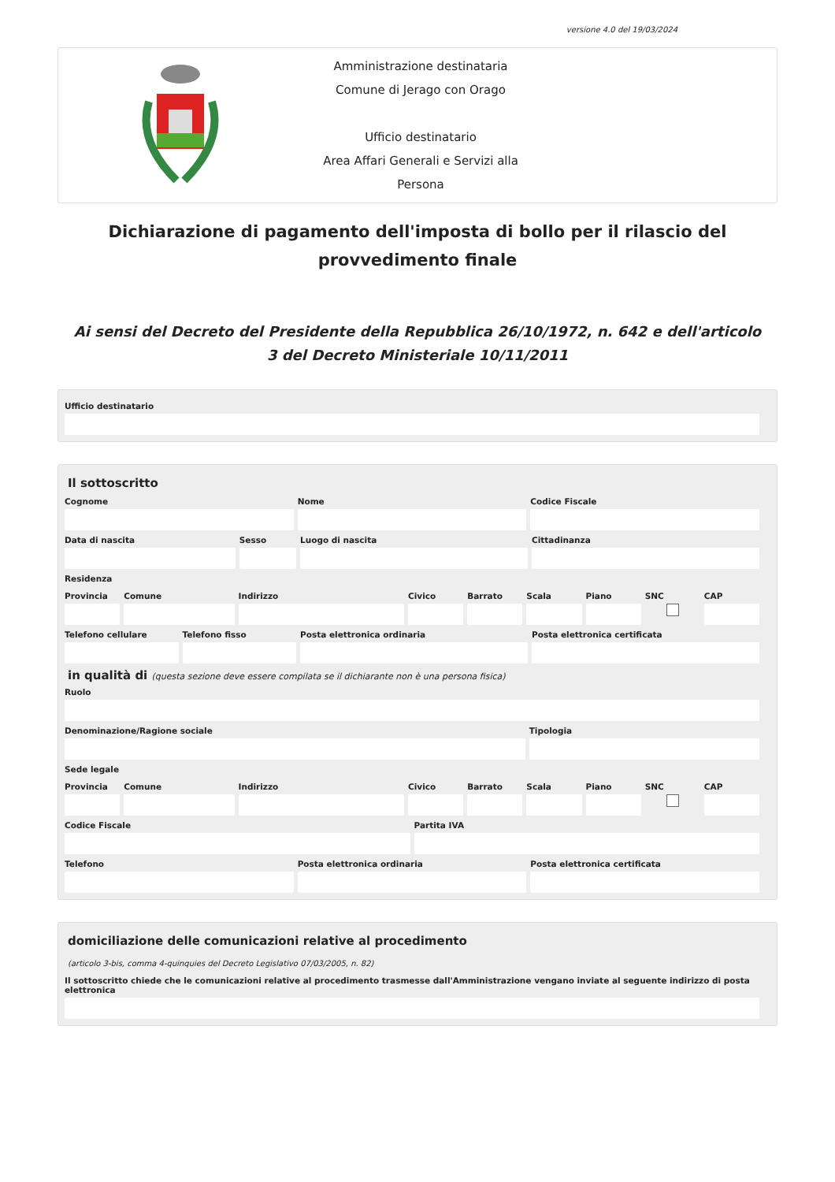versione 4.0 del 19/03/2024
Amministrazione destinataria
Comune di Jerago con Orago
Ufficio destinatario
Area Affari Generali e Servizi alla Persona
Dichiarazione di pagamento dell'imposta di bollo per il rilascio del provvedimento finale
Ai sensi del Decreto del Presidente della Repubblica 26/10/1972, n. 642 e dell'articolo 3 del Decreto Ministeriale 10/11/2011
Ufficio destinatario
Il sottoscritto
Cognome Nome Codice Fiscale
Data di nascita Sesso Luogo di nascita Cittadinanza
Residenza
Provincia Comune Indirizzo Civico Barrato Scala Piano SNC CAP
Telefono cellulare Telefono fisso Posta elettronica ordinaria Posta elettronica certificata
in qualità di (questa sezione deve essere compilata se il dichiarante non è una persona fisica)
Ruolo
Denominazione/Ragione sociale Tipologia
Sede legale
Provincia Comune Indirizzo Civico Barrato Scala Piano SNC CAP
Codice Fiscale Partita IVA
Telefono Posta elettronica ordinaria Posta elettronica certificata
domiciliazione delle comunicazioni relative al procedimento
(articolo 3-bis, comma 4-quinquies del Decreto Legislativo 07/03/2005, n. 82)
Il sottoscritto chiede che le comunicazioni relative al procedimento trasmesse dall'Amministrazione vengano inviate al seguente indirizzo di posta elettronica